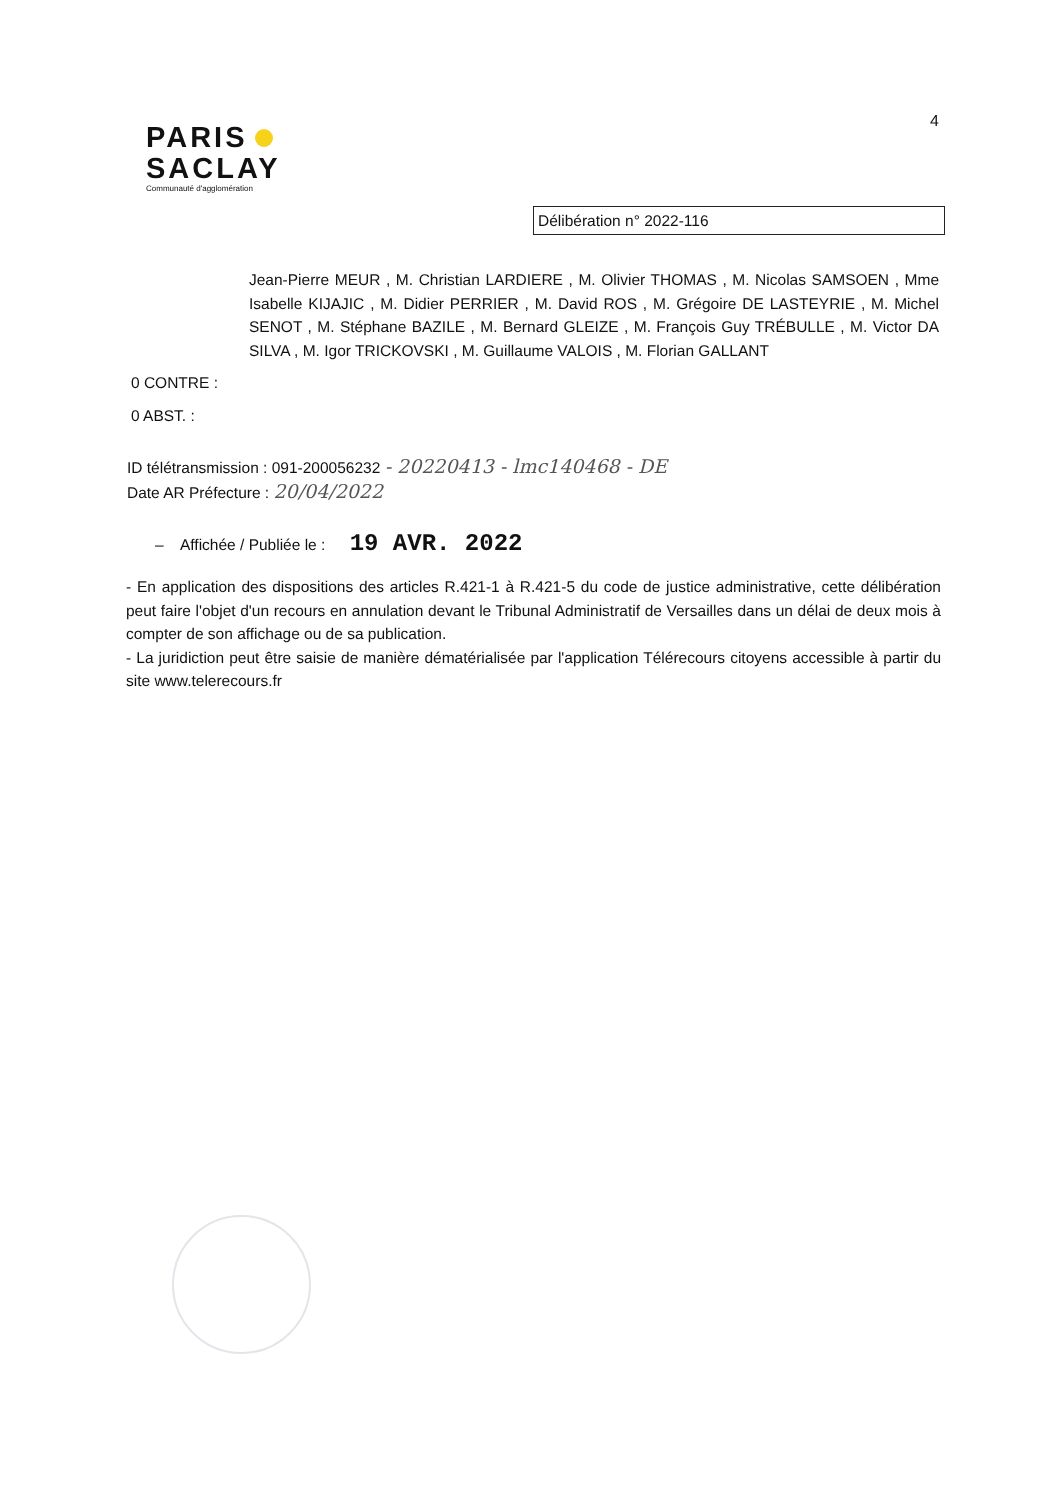PARIS
SACLAY
Communauté d'agglomération
4
Délibération n° 2022-116
Jean-Pierre MEUR , M. Christian LARDIERE , M. Olivier THOMAS , M. Nicolas SAMSOEN , Mme Isabelle KIJAJIC , M. Didier PERRIER , M. David ROS , M. Grégoire DE LASTEYRIE , M. Michel SENOT , M. Stéphane BAZILE , M. Bernard GLEIZE , M. François Guy TRÉBULLE , M. Victor DA SILVA , M. Igor TRICKOVSKI , M. Guillaume VALOIS , M. Florian GALLANT
0 CONTRE :
0 ABST. :
ID télétransmission : 091-200056232 - 20220413 - lmc140468 - DE
Date AR Préfecture : 20/04/2022
– Affichée / Publiée le : 19 AVR. 2022
- En application des dispositions des articles R.421-1 à R.421-5 du code de justice administrative, cette délibération peut faire l'objet d'un recours en annulation devant le Tribunal Administratif de Versailles dans un délai de deux mois à compter de son affichage ou de sa publication.
- La juridiction peut être saisie de manière dématérialisée par l'application Télérecours citoyens accessible à partir du site www.telerecours.fr